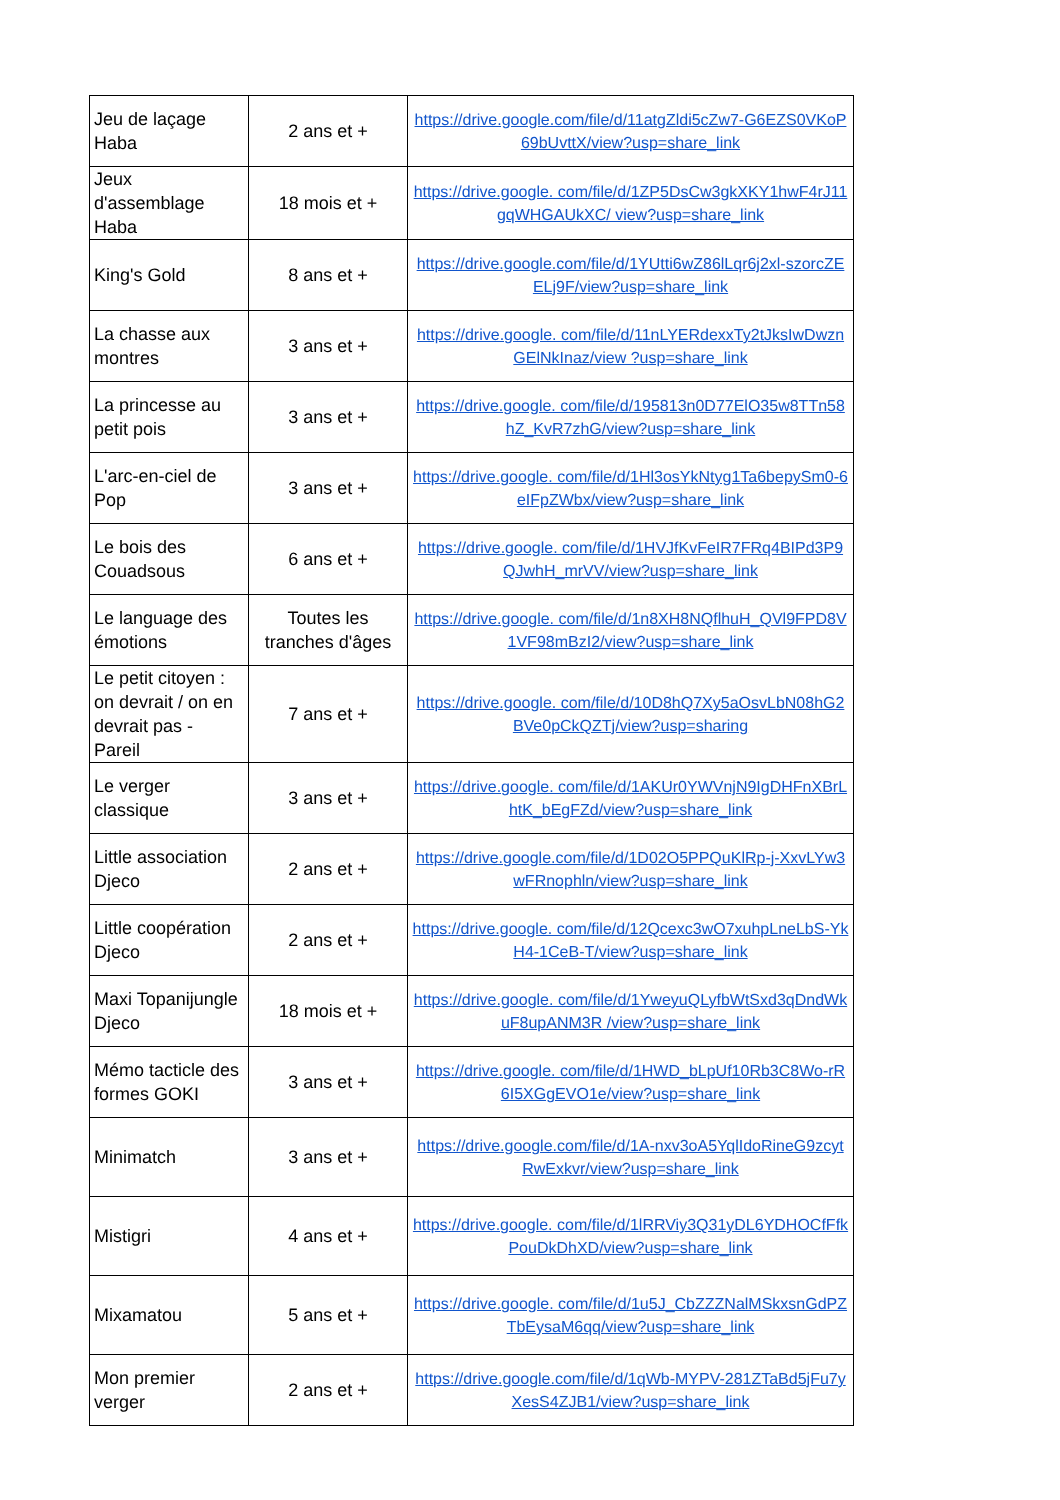| Jeu de laçage Haba | 2 ans et + | https://drive.google.com/file/d/11atgZldi5cZw7-G6EZS0VKoP69bUvttX/view?usp=share_link |
| Jeux d'assemblage Haba | 18 mois et + | https://drive.google. com/file/d/1ZP5DsCw3gkXKY1hwF4rJ11gqWHGAUkXC/ view?usp=share_link |
| King's Gold | 8 ans et + | https://drive.google.com/file/d/1YUtti6wZ86lLqr6j2xl-szorcZEELj9F/view?usp=share_link |
| La chasse aux montres | 3 ans et + | https://drive.google. com/file/d/11nLYERdexxTy2tJksIwDwznGElNkInaz/view ?usp=share_link |
| La princesse au petit pois | 3 ans et + | https://drive.google. com/file/d/195813n0D77ElO35w8TTn58hZ_KvR7zhG/view?usp=share_link |
| L'arc-en-ciel de Pop | 3 ans et + | https://drive.google. com/file/d/1Hl3osYkNtyg1Ta6bepySm0-6eIFpZWbx/view?usp=share_link |
| Le bois des Couadsous | 6 ans et + | https://drive.google. com/file/d/1HVJfKvFeIR7FRq4BIPd3P9QJwhH_mrVV/view?usp=share_link |
| Le language des émotions | Toutes les tranches d'âges | https://drive.google. com/file/d/1n8XH8NQflhuH_QVl9FPD8V1VF98mBzI2/view?usp=share_link |
| Le petit citoyen : on devrait / on en devrait pas - Pareil | 7 ans et + | https://drive.google. com/file/d/10D8hQ7Xy5aOsvLbN08hG2BVe0pCkQZTj/view?usp=sharing |
| Le verger classique | 3 ans et + | https://drive.google. com/file/d/1AKUr0YWVnjN9IgDHFnXBrLhtK_bEgFZd/view?usp=share_link |
| Little association Djeco | 2 ans et + | https://drive.google.com/file/d/1D02O5PPQuKlRp-j-XxvLYw3wFRnophln/view?usp=share_link |
| Little coopération Djeco | 2 ans et + | https://drive.google. com/file/d/12Qcexc3wO7xuhpLneLbS-YkH4-1CeB-T/view?usp=share_link |
| Maxi Topanijungle Djeco | 18 mois et + | https://drive.google. com/file/d/1YweyuQLyfbWtSxd3qDndWkuF8upANM3R /view?usp=share_link |
| Mémo tacticle des formes GOKI | 3 ans et + | https://drive.google. com/file/d/1HWD_bLpUf10Rb3C8Wo-rR6I5XGgEVO1e/view?usp=share_link |
| Minimatch | 3 ans et + | https://drive.google.com/file/d/1A-nxv3oA5YqlIdoRineG9zcytRwExkvr/view?usp=share_link |
| Mistigri | 4 ans et + | https://drive.google. com/file/d/1lRRViy3Q31yDL6YDHOCfFfkPouDkDhXD/view?usp=share_link |
| Mixamatou | 5 ans et + | https://drive.google. com/file/d/1u5J_CbZZZNalMSkxsnGdPZTbEysaM6qq/view?usp=share_link |
| Mon premier verger | 2 ans et + | https://drive.google.com/file/d/1qWb-MYPV-281ZTaBd5jFu7yXesS4ZJB1/view?usp=share_link |